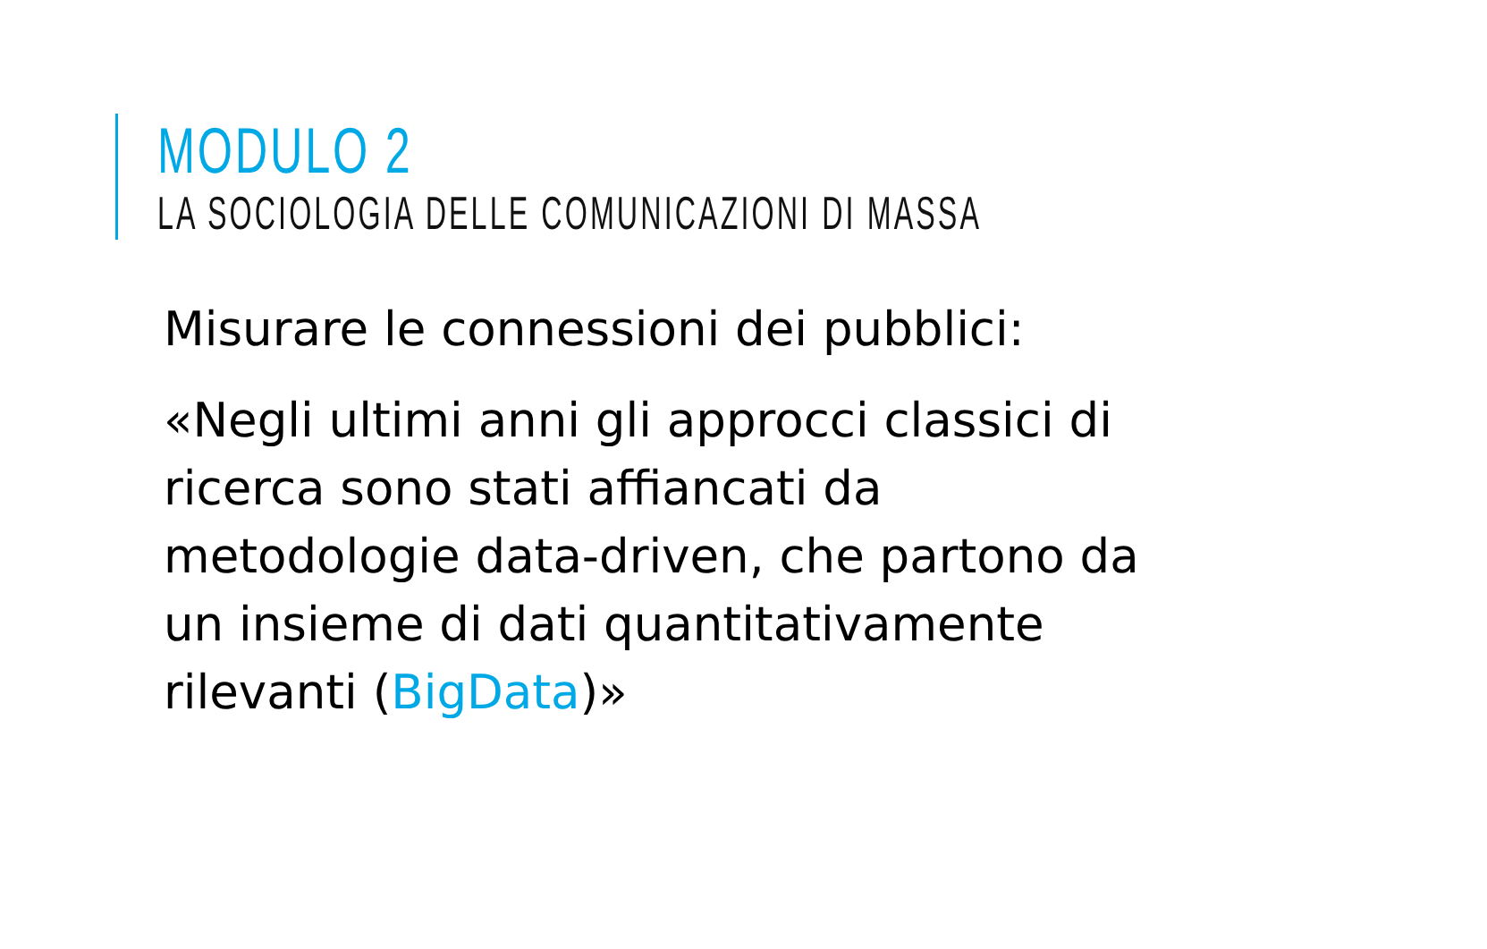MODULO 2
LA SOCIOLOGIA DELLE COMUNICAZIONI DI MASSA
Misurare le connessioni dei pubblici:
«Negli ultimi anni gli approcci classici di ricerca sono stati affiancati da metodologie data-driven, che partono da un insieme di dati quantitativamente rilevanti (BigData)»